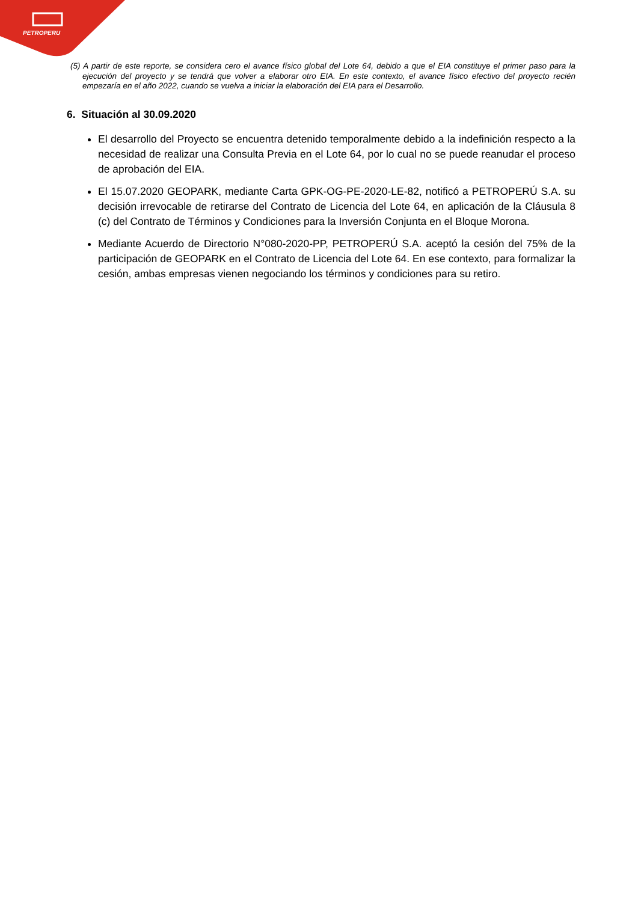PETROPERU
(5) A partir de este reporte, se considera cero el avance físico global del Lote 64, debido a que el EIA constituye el primer paso para la ejecución del proyecto y se tendrá que volver a elaborar otro EIA. En este contexto, el avance físico efectivo del proyecto recién empezaría en el año 2022, cuando se vuelva a iniciar la elaboración del EIA para el Desarrollo.
6. Situación al 30.09.2020
El desarrollo del Proyecto se encuentra detenido temporalmente debido a la indefinición respecto a la necesidad de realizar una Consulta Previa en el Lote 64, por lo cual no se puede reanudar el proceso de aprobación del EIA.
El 15.07.2020 GEOPARK, mediante Carta GPK-OG-PE-2020-LE-82, notificó a PETROPERÚ S.A. su decisión irrevocable de retirarse del Contrato de Licencia del Lote 64, en aplicación de la Cláusula 8 (c) del Contrato de Términos y Condiciones para la Inversión Conjunta en el Bloque Morona.
Mediante Acuerdo de Directorio N°080-2020-PP, PETROPERÚ S.A. aceptó la cesión del 75% de la participación de GEOPARK en el Contrato de Licencia del Lote 64. En ese contexto, para formalizar la cesión, ambas empresas vienen negociando los términos y condiciones para su retiro.